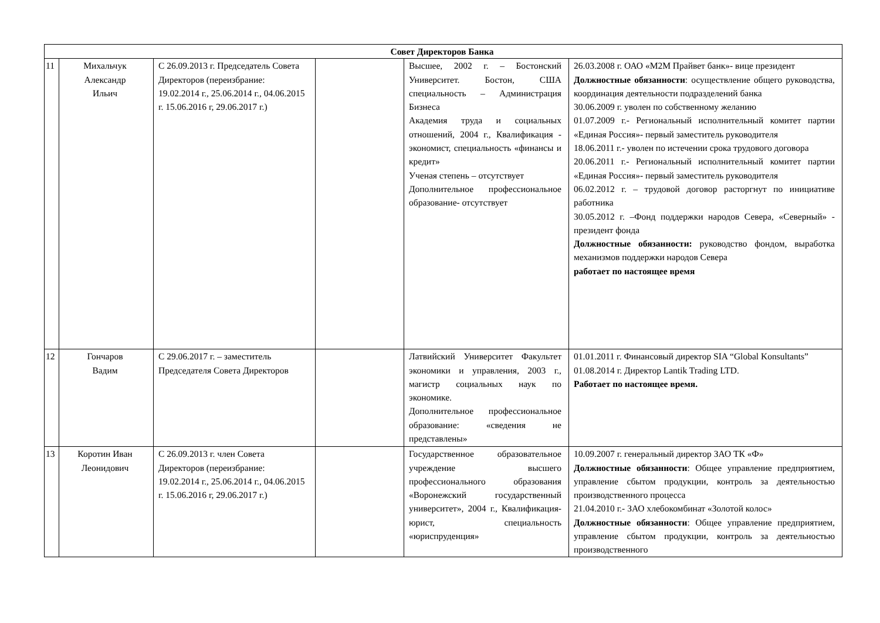| Совет Директоров Банка | | | | | |
| 11 | Михальчук Александр Ильич | С 26.09.2013 г. Председатель Совета Директоров (переизбрание: 19.02.2014 г., 25.06.2014 г., 04.06.2015 г. 15.06.2016 г, 29.06.2017 г.) | | Высшее, 2002 г. – Бостонский Университет. Бостон, США специальность – Администрация Бизнеса Академия труда и социальных отношений, 2004 г., Квалификация - экономист, специальность «финансы и кредит» Ученая степень – отсутствует Дополнительное профессиональное образование- отсутствует | 26.03.2008 г. ОАО «М2М Прайвет банк»- вице президент Должностные обязанности : осуществление общего руководства, координация деятельности подразделений банка 30.06.2009 г. уволен по собственному желанию 01.07.2009 г.- Региональный исполнительный комитет партии «Единая Россия»- первый заместитель руководителя 18.06.2011 г.- уволен по истечении срока трудового договора 20.06.2011 г.- Региональный исполнительный комитет партии «Единая Россия»- первый заместитель руководителя 06.02.2012 г. – трудовой договор расторгнут по инициативе работника 30.05.2012 г. –Фонд поддержки народов Севера, «Северный» - президент фонда Должностные обязанности: руководство фондом, выработка механизмов поддержки народов Севера работает по настоящее время |
| 12 | Гончаров Вадим | С 29.06.2017 г. – заместитель Председателя Совета Директоров | | Латвийский Университет Факультет экономики и управления, 2003 г., магистр социальных наук по экономике. Дополнительное профессиональное образование: «сведения не представлены» | 01.01.2011 г. Финансовый директор SIA “Global Konsultants” 01.08.2014 г. Директор Lantik Trading LTD. Работает по настоящее время. |
| 13 | Коротин Иван Леонидович | С 26.09.2013 г. член Совета Директоров (переизбрание: 19.02.2014 г., 25.06.2014 г., 04.06.2015 г. 15.06.2016 г, 29.06.2017 г.) | | Государственное образовательное учреждение высшего профессионального образования «Воронежский государственный университет», 2004 г., Квалификация-юрист, специальность «юриспруденция» | 10.09.2007 г. генеральный директор ЗАО ТК «Ф» Должностные обязанности : Общее управление предприятием, управление сбытом продукции, контроль за деятельностью производственного процесса 21.04.2010 г.- ЗАО хлебокомбинат «Золотой колос» Должностные обязанности : Общее управление предприятием, управление сбытом продукции, контроль за деятельностью производственного |